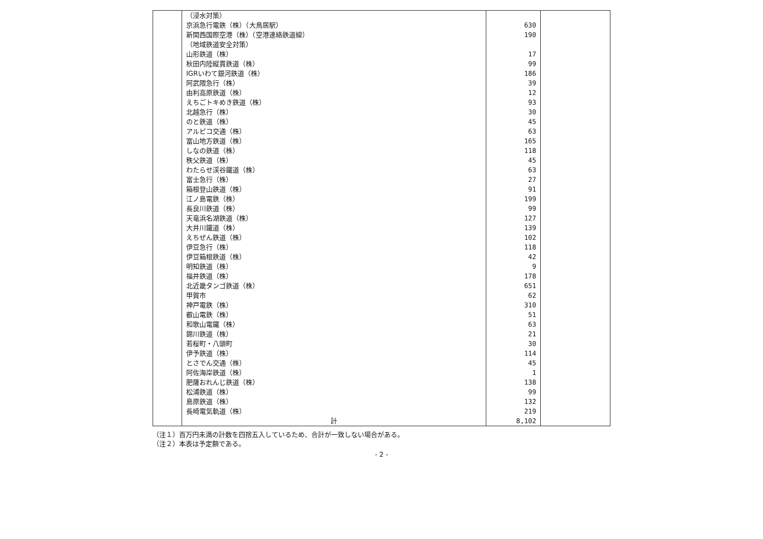| | （浸水対策） | | |
| | 京浜急行電鉄（株）（大鳥居駅） | 630 | |
| | 新関西国際空港（株）（空港連絡鉄道線） | 190 | |
| | （地域鉄道安全対策） | | |
| | 山形鉄道（株） | 17 | |
| | 秋田内陸縦貫鉄道（株） | 99 | |
| | IGRいわて銀河鉄道（株） | 186 | |
| | 阿武隈急行（株） | 39 | |
| | 由利高原鉄道（株） | 12 | |
| | えちごトキめき鉄道（株） | 93 | |
| | 北越急行（株） | 30 | |
| | のと鉄道（株） | 45 | |
| | アルピコ交通（株） | 63 | |
| | 富山地方鉄道（株） | 165 | |
| | しなの鉄道（株） | 118 | |
| | 秩父鉄道（株） | 45 | |
| | わたらせ渓谷鐵道（株） | 63 | |
| | 富士急行（株） | 27 | |
| | 箱根登山鉄道（株） | 91 | |
| | 江ノ島電鉄（株） | 199 | |
| | 長良川鉄道（株） | 99 | |
| | 天竜浜名湖鉄道（株） | 127 | |
| | 大井川鐵道（株） | 139 | |
| | えちぜん鉄道（株） | 102 | |
| | 伊豆急行（株） | 118 | |
| | 伊豆箱根鉄道（株） | 42 | |
| | 明知鉄道（株） | 9 | |
| | 福井鉄道（株） | 178 | |
| | 北近畿タンゴ鉄道（株） | 651 | |
| | 甲賀市 | 62 | |
| | 神戸電鉄（株） | 310 | |
| | 叡山電鉄（株） | 51 | |
| | 和歌山電鐵（株） | 63 | |
| | 錦川鉄道（株） | 21 | |
| | 若桜町・八頭町 | 30 | |
| | 伊予鉄道（株） | 114 | |
| | とさでん交通（株） | 45 | |
| | 阿佐海岸鉄道（株） | 1 | |
| | 肥薩おれんじ鉄道（株） | 138 | |
| | 松浦鉄道（株） | 99 | |
| | 島原鉄道（株） | 132 | |
| | 長崎電気軌道（株） | 219 | |
| | 計 | 8,102 | |
（注１）百万円未満の計数を四捨五入しているため、合計が一致しない場合がある。
（注２）本表は予定額である。
- 2 -